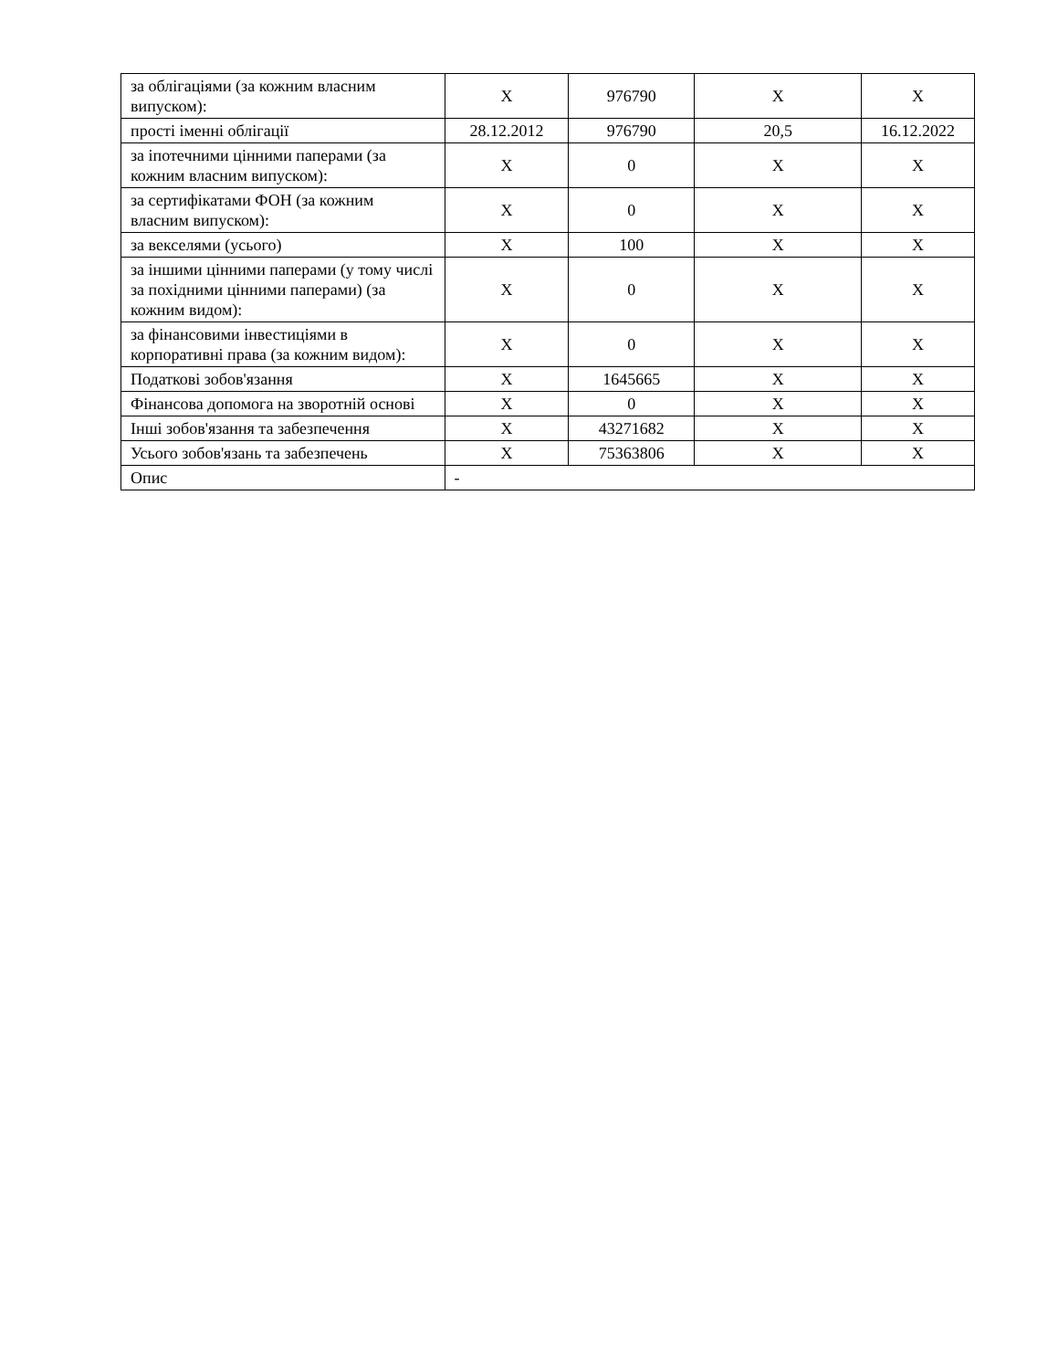| за облігаціями (за кожним власним випуском): | X | 976790 | X | X |
| прості іменні облігації | 28.12.2012 | 976790 | 20,5 | 16.12.2022 |
| за іпотечними цінними паперами (за кожним власним випуском): | X | 0 | X | X |
| за сертифікатами ФОН (за кожним власним випуском): | X | 0 | X | X |
| за векселями (усього) | X | 100 | X | X |
| за іншими цінними паперами (у тому числі за похідними цінними паперами) (за кожним видом): | X | 0 | X | X |
| за фінансовими інвестиціями в корпоративні права (за кожним видом): | X | 0 | X | X |
| Податкові зобов'язання | X | 1645665 | X | X |
| Фінансова допомога на зворотній основі | X | 0 | X | X |
| Інші зобов'язання та забезпечення | X | 43271682 | X | X |
| Усього зобов'язань та забезпечень | X | 75363806 | X | X |
| Опис | - | | | |